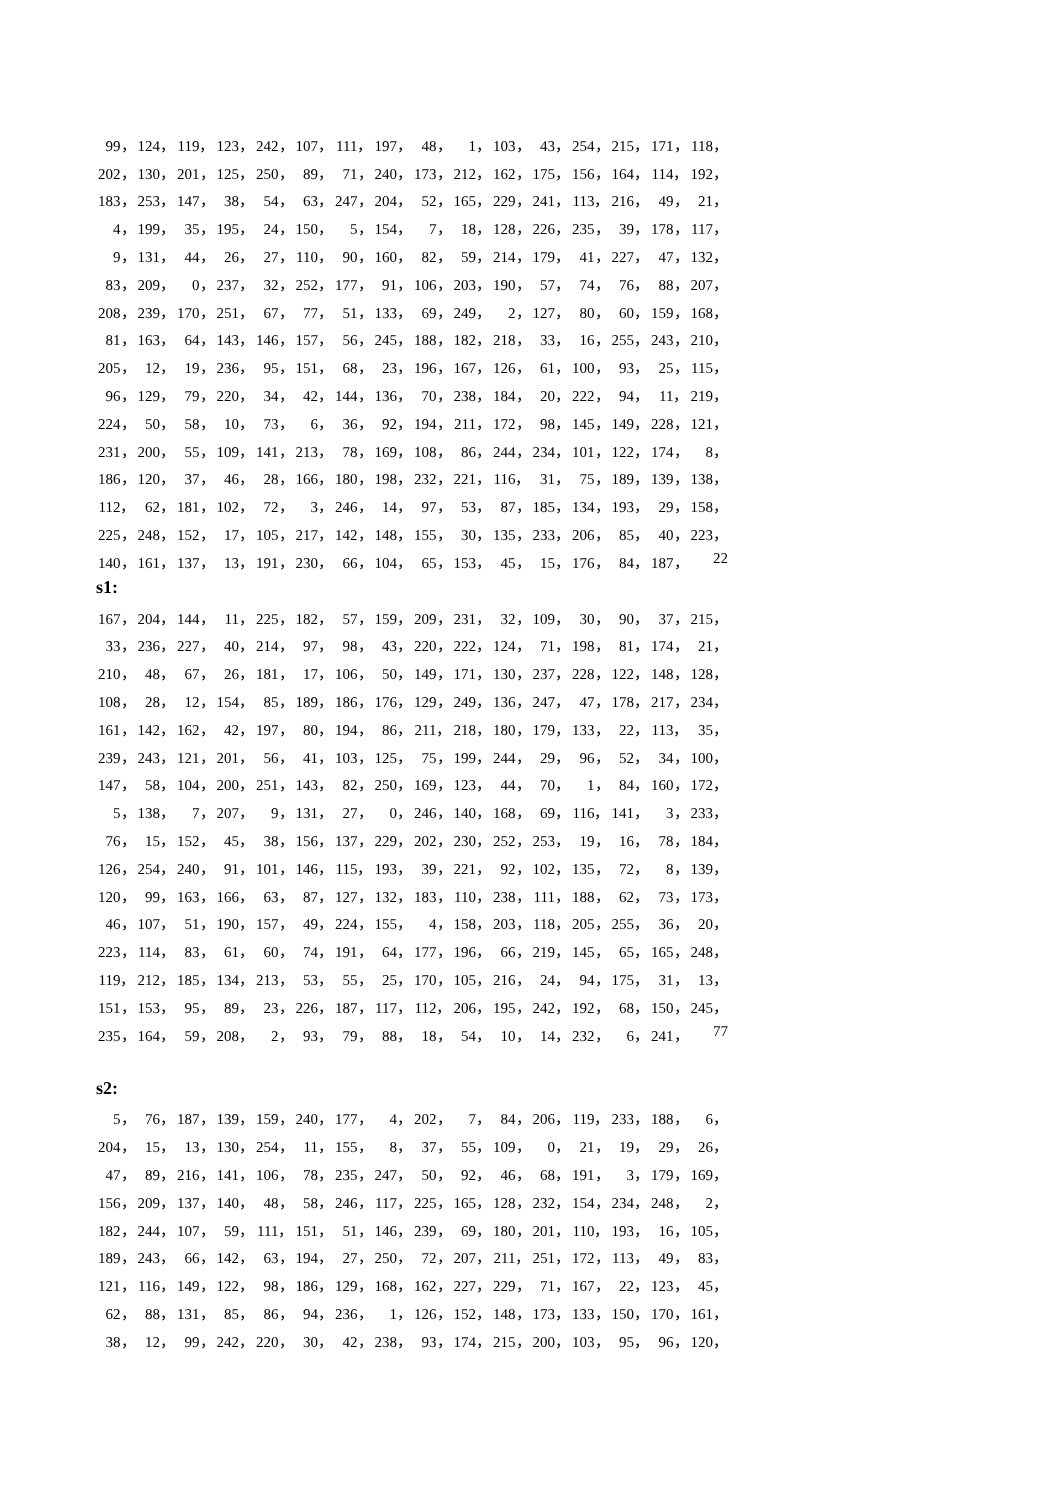| 99， | 124， | 119， | 123， | 242， | 107， | 111， | 197， | 48， | 1， | 103， | 43， | 254， | 215， | 171， | 118， |
| 202， | 130， | 201， | 125， | 250， | 89， | 71， | 240， | 173， | 212， | 162， | 175， | 156， | 164， | 114， | 192， |
| 183， | 253， | 147， | 38， | 54， | 63， | 247， | 204， | 52， | 165， | 229， | 241， | 113， | 216， | 49， | 21， |
| 4， | 199， | 35， | 195， | 24， | 150， | 5， | 154， | 7， | 18， | 128， | 226， | 235， | 39， | 178， | 117， |
| 9， | 131， | 44， | 26， | 27， | 110， | 90， | 160， | 82， | 59， | 214， | 179， | 41， | 227， | 47， | 132， |
| 83， | 209， | 0， | 237， | 32， | 252， | 177， | 91， | 106， | 203， | 190， | 57， | 74， | 76， | 88， | 207， |
| 208， | 239， | 170， | 251， | 67， | 77， | 51， | 133， | 69， | 249， | 2， | 127， | 80， | 60， | 159， | 168， |
| 81， | 163， | 64， | 143， | 146， | 157， | 56， | 245， | 188， | 182， | 218， | 33， | 16， | 255， | 243， | 210， |
| 205， | 12， | 19， | 236， | 95， | 151， | 68， | 23， | 196， | 167， | 126， | 61， | 100， | 93， | 25， | 115， |
| 96， | 129， | 79， | 220， | 34， | 42， | 144， | 136， | 70， | 238， | 184， | 20， | 222， | 94， | 11， | 219， |
| 224， | 50， | 58， | 10， | 73， | 6， | 36， | 92， | 194， | 211， | 172， | 98， | 145， | 149， | 228， | 121， |
| 231， | 200， | 55， | 109， | 141， | 213， | 78， | 169， | 108， | 86， | 244， | 234， | 101， | 122， | 174， | 8， |
| 186， | 120， | 37， | 46， | 28， | 166， | 180， | 198， | 232， | 221， | 116， | 31， | 75， | 189， | 139， | 138， |
| 112， | 62， | 181， | 102， | 72， | 3， | 246， | 14， | 97， | 53， | 87， | 185， | 134， | 193， | 29， | 158， |
| 225， | 248， | 152， | 17， | 105， | 217， | 142， | 148， | 155， | 30， | 135， | 233， | 206， | 85， | 40， | 223， |
| 140， | 161， | 137， | 13， | 191， | 230， | 66， | 104， | 65， | 153， | 45， | 15， | 176， | 84， | 187， | 22 |
s1:
| 167， | 204， | 144， | 11， | 225， | 182， | 57， | 159， | 209， | 231， | 32， | 109， | 30， | 90， | 37， | 215， |
| 33， | 236， | 227， | 40， | 214， | 97， | 98， | 43， | 220， | 222， | 124， | 71， | 198， | 81， | 174， | 21， |
| 210， | 48， | 67， | 26， | 181， | 17， | 106， | 50， | 149， | 171， | 130， | 237， | 228， | 122， | 148， | 128， |
| 108， | 28， | 12， | 154， | 85， | 189， | 186， | 176， | 129， | 249， | 136， | 247， | 47， | 178， | 217， | 234， |
| 161， | 142， | 162， | 42， | 197， | 80， | 194， | 86， | 211， | 218， | 180， | 179， | 133， | 22， | 113， | 35， |
| 239， | 243， | 121， | 201， | 56， | 41， | 103， | 125， | 75， | 199， | 244， | 29， | 96， | 52， | 34， | 100， |
| 147， | 58， | 104， | 200， | 251， | 143， | 82， | 250， | 169， | 123， | 44， | 70， | 1， | 84， | 160， | 172， |
| 5， | 138， | 7， | 207， | 9， | 131， | 27， | 0， | 246， | 140， | 168， | 69， | 116， | 141， | 3， | 233， |
| 76， | 15， | 152， | 45， | 38， | 156， | 137， | 229， | 202， | 230， | 252， | 253， | 19， | 16， | 78， | 184， |
| 126， | 254， | 240， | 91， | 101， | 146， | 115， | 193， | 39， | 221， | 92， | 102， | 135， | 72， | 8， | 139， |
| 120， | 99， | 163， | 166， | 63， | 87， | 127， | 132， | 183， | 110， | 238， | 111， | 188， | 62， | 73， | 173， |
| 46， | 107， | 51， | 190， | 157， | 49， | 224， | 155， | 4， | 158， | 203， | 118， | 205， | 255， | 36， | 20， |
| 223， | 114， | 83， | 61， | 60， | 74， | 191， | 64， | 177， | 196， | 66， | 219， | 145， | 65， | 165， | 248， |
| 119， | 212， | 185， | 134， | 213， | 53， | 55， | 25， | 170， | 105， | 216， | 24， | 94， | 175， | 31， | 13， |
| 151， | 153， | 95， | 89， | 23， | 226， | 187， | 117， | 112， | 206， | 195， | 242， | 192， | 68， | 150， | 245， |
| 235， | 164， | 59， | 208， | 2， | 93， | 79， | 88， | 18， | 54， | 10， | 14， | 232， | 6， | 241， | 77 |
s2:
| 5， | 76， | 187， | 139， | 159， | 240， | 177， | 4， | 202， | 7， | 84， | 206， | 119， | 233， | 188， | 6， |
| 204， | 15， | 13， | 130， | 254， | 11， | 155， | 8， | 37， | 55， | 109， | 0， | 21， | 19， | 29， | 26， |
| 47， | 89， | 216， | 141， | 106， | 78， | 235， | 247， | 50， | 92， | 46， | 68， | 191， | 3， | 179， | 169， |
| 156， | 209， | 137， | 140， | 48， | 58， | 246， | 117， | 225， | 165， | 128， | 232， | 154， | 234， | 248， | 2， |
| 182， | 244， | 107， | 59， | 111， | 151， | 51， | 146， | 239， | 69， | 180， | 201， | 110， | 193， | 16， | 105， |
| 189， | 243， | 66， | 142， | 63， | 194， | 27， | 250， | 72， | 207， | 211， | 251， | 172， | 113， | 49， | 83， |
| 121， | 116， | 149， | 122， | 98， | 186， | 129， | 168， | 162， | 227， | 229， | 71， | 167， | 22， | 123， | 45， |
| 62， | 88， | 131， | 85， | 86， | 94， | 236， | 1， | 126， | 152， | 148， | 173， | 133， | 150， | 170， | 161， |
| 38， | 12， | 99， | 242， | 220， | 30， | 42， | 238， | 93， | 174， | 215， | 200， | 103， | 95， | 96， | 120， |